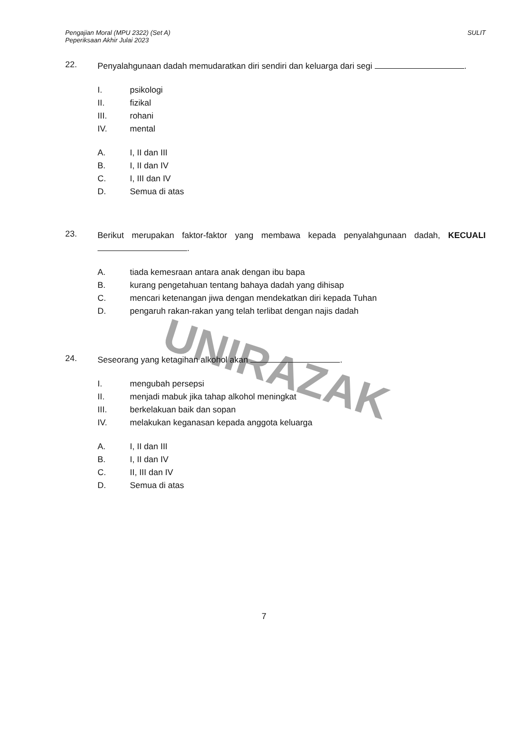Pengajian Moral (MPU 2322) (Set A)
Peperiksaan Akhir Julai 2023
SULIT
UNIRAZAK
22.
Penyalahgunaan dadah memudaratkan diri sendiri dan keluarga dari segi .
I. psikologi
II. fizikal
III. rohani
IV. mental
A. I, II dan III
B. I, II dan IV
C. I, III dan IV
D. Semua di atas
23.
Berikut merupakan faktor-faktor yang membawa kepada penyalahgunaan dadah, KECUALI .
A. tiada kemesraan antara anak dengan ibu bapa
B. kurang pengetahuan tentang bahaya dadah yang dihisap
C. mencari ketenangan jiwa dengan mendekatkan diri kepada Tuhan
D. pengaruh rakan-rakan yang telah terlibat dengan najis dadah
24.
Seseorang yang ketagihan alkohol akan .
I. mengubah persepsi
II. menjadi mabuk jika tahap alkohol meningkat
III. berkelakuan baik dan sopan
IV. melakukan keganasan kepada anggota keluarga
A. I, II dan III
B. I, II dan IV
C. II, III dan IV
D. Semua di atas
7